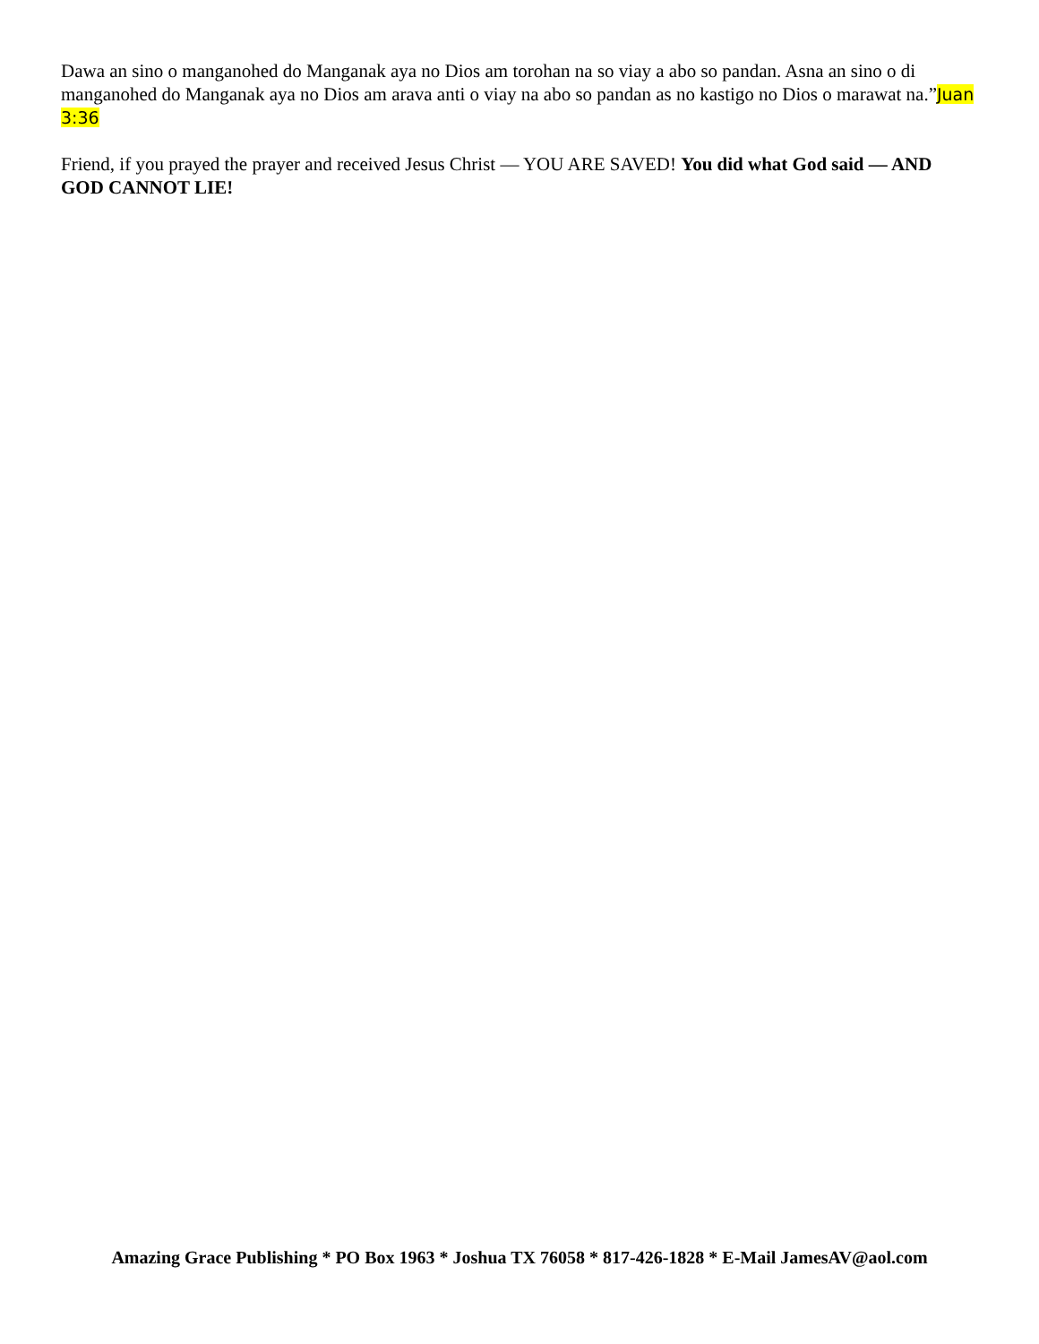Dawa an sino o manganohed do Manganak aya no Dios am torohan na so viay a abo so pandan. Asna an sino o di manganohed do Manganak aya no Dios am arava anti o viay na abo so pandan as no kastigo no Dios o marawat na.”Juan 3:36
Friend, if you prayed the prayer and received Jesus Christ — YOU ARE SAVED! You did what God said — AND GOD CANNOT LIE!
Amazing Grace Publishing * PO Box 1963 * Joshua TX 76058 * 817-426-1828 * E-Mail JamesAV@aol.com